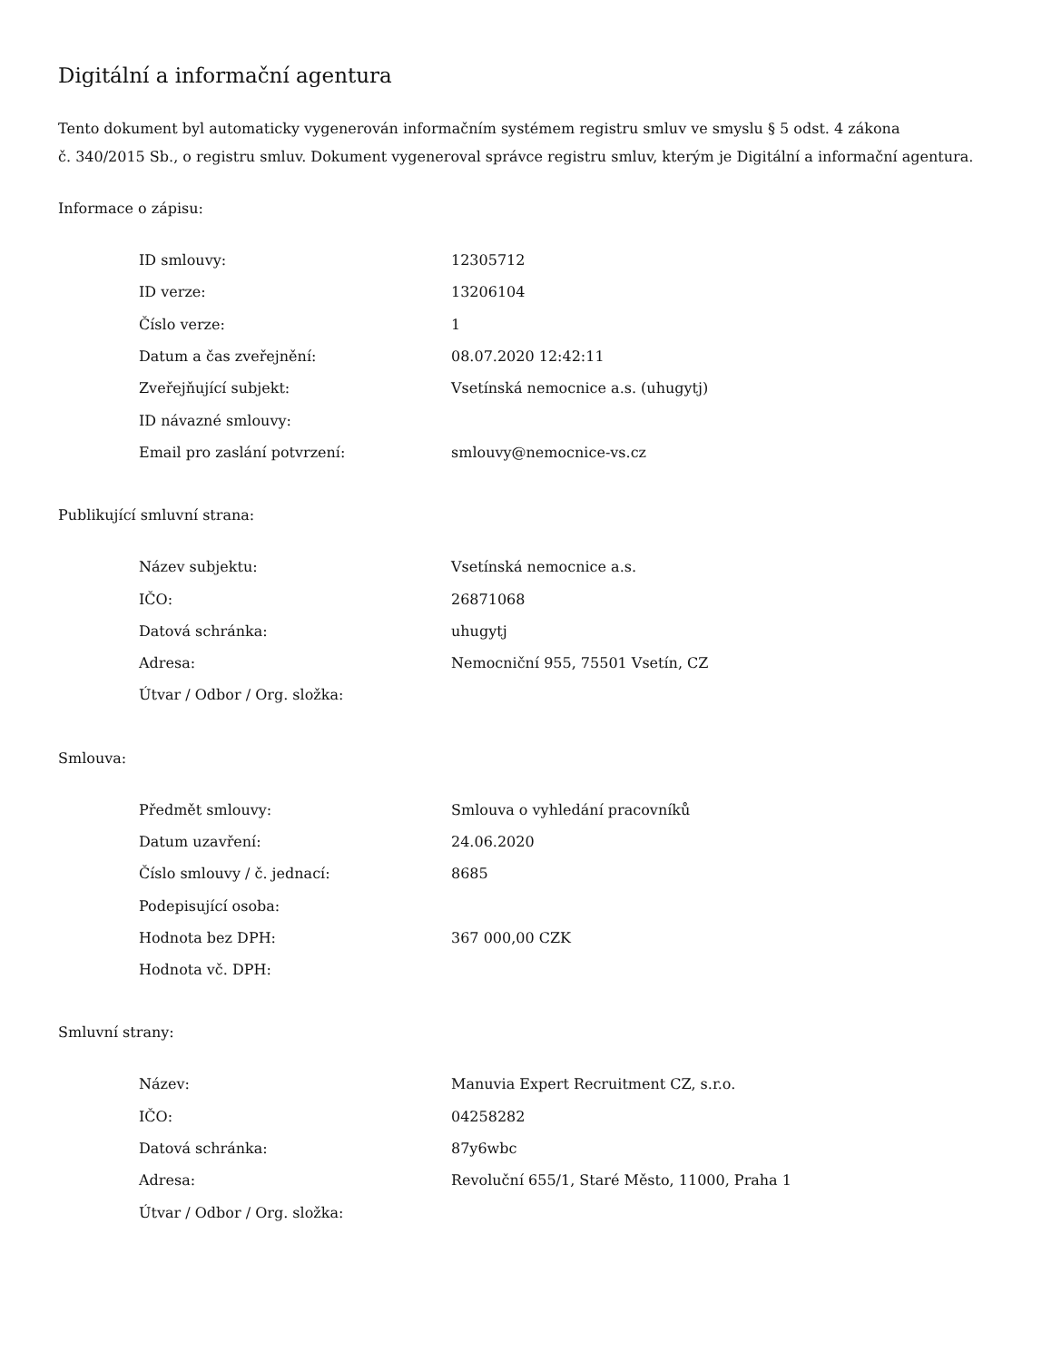Digitální a informační agentura
Tento dokument byl automaticky vygenerován informačním systémem registru smluv ve smyslu § 5 odst. 4 zákona
č. 340/2015 Sb., o registru smluv. Dokument vygeneroval správce registru smluv, kterým je Digitální a informační agentura.
Informace o zápisu:
| ID smlouvy: | 12305712 |
| ID verze: | 13206104 |
| Číslo verze: | 1 |
| Datum a čas zveřejnění: | 08.07.2020 12:42:11 |
| Zveřejňující subjekt: | Vsetínská nemocnice a.s. (uhugytj) |
| ID návazné smlouvy: | |
| Email pro zaslání potvrzení: | smlouvy@nemocnice-vs.cz |
Publikující smluvní strana:
| Název subjektu: | Vsetínská nemocnice a.s. |
| IČO: | 26871068 |
| Datová schránka: | uhugytj |
| Adresa: | Nemocniční 955, 75501 Vsetín, CZ |
| Útvar / Odbor / Org. složka: | |
Smlouva:
| Předmět smlouvy: | Smlouva o vyhledání pracovníků |
| Datum uzavření: | 24.06.2020 |
| Číslo smlouvy / č. jednací: | 8685 |
| Podepisující osoba: | |
| Hodnota bez DPH: | 367 000,00 CZK |
| Hodnota vč. DPH: | |
Smluvní strany:
| Název: | Manuvia Expert Recruitment CZ, s.r.o. |
| IČO: | 04258282 |
| Datová schránka: | 87y6wbc |
| Adresa: | Revoluční 655/1, Staré Město, 11000, Praha 1 |
| Útvar / Odbor / Org. složka: | |